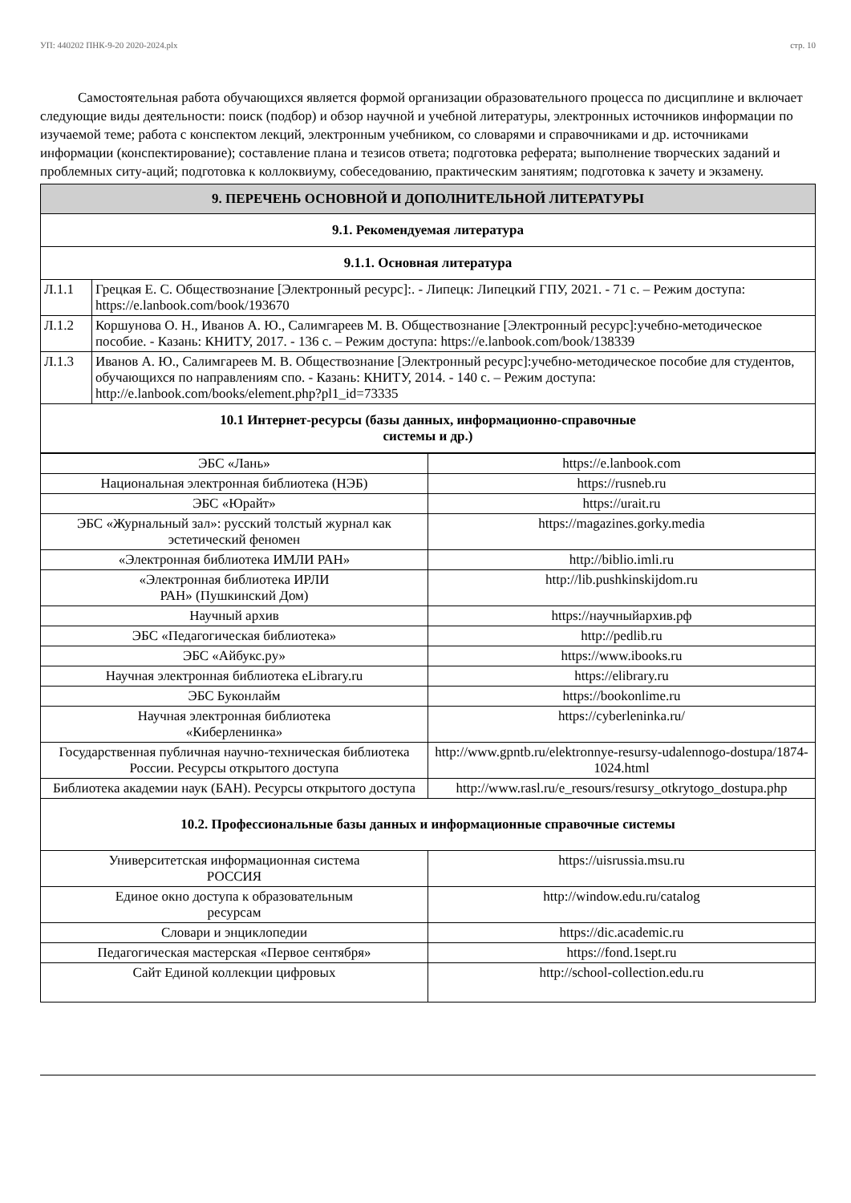УП: 440202 ПНК-9-20 2020-2024.plx стр. 10
Самостоятельная работа обучающихся является формой организации образовательного процесса по дисциплине и включает следующие виды деятельности: поиск (подбор) и обзор научной и учебной литературы, электронных источников информации по изучаемой теме; работа с конспектом лекций, электронным учебником, со словарями и справочниками и др. источниками информации (конспектирование); составление плана и тезисов ответа; подготовка реферата; выполнение творческих заданий и проблемных ситу-аций; подготовка к коллоквиуму, собеседованию, практическим занятиям; подготовка к зачету и экзамену.
| 9. ПЕРЕЧЕНЬ ОСНОВНОЙ И ДОПОЛНИТЕЛЬНОЙ ЛИТЕРАТУРЫ | |
| --- | --- |
| 9.1. Рекомендуемая литература | |
| 9.1.1. Основная литература | |
| Л.1.1 | Грецкая Е. С. Обществознание [Электронный ресурс]:. - Липецк: Липецкий ГПУ, 2021. - 71 с. – Режим доступа: https://e.lanbook.com/book/193670 |
| Л.1.2 | Коршунова О. Н., Иванов А. Ю., Салимгареев М. В. Обществознание [Электронный ресурс]:учебно-методическое пособие. - Казань: КНИТУ, 2017. - 136 с. – Режим доступа: https://e.lanbook.com/book/138339 |
| Л.1.3 | Иванов А. Ю., Салимгареев М. В. Обществознание [Электронный ресурс]:учебно-методическое пособие для студентов, обучающихся по направлениям спо. - Казань: КНИТУ, 2014. - 140 с. – Режим доступа: http://e.lanbook.com/books/element.php?pl1_id=73335 |
| 10.1 Интернет-ресурсы (базы данных, информационно-справочные системы и др.) | |
| ЭБС «Лань» | https://e.lanbook.com |
| Национальная электронная библиотека (НЭБ) | https://rusneb.ru |
| ЭБС «Юрайт» | https://urait.ru |
| ЭБС «Журнальный зал»: русский толстый журнал как эстетический феномен | https://magazines.gorky.media |
| «Электронная библиотека ИМЛИ РАН» | http://biblio.imli.ru |
| «Электронная библиотека ИРЛИ РАН» (Пушкинский Дом) | http://lib.pushkinskijdom.ru |
| Научный архив | https://научныйархив.рф |
| ЭБС «Педагогическая библиотека» | http://pedlib.ru |
| ЭБС «Айбукс.ру» | https://www.ibooks.ru |
| Научная электронная библиотека eLibrary.ru | https://elibrary.ru |
| ЭБС Буконлайм | https://bookonlime.ru |
| Научная электронная библиотека «Киберленинка» | https://cyberleninka.ru/ |
| Государственная публичная научно-техническая библиотека России. Ресурсы открытого доступа | http://www.gpntb.ru/elektronnye-resursy-udalennogo-dostupa/1874-1024.html |
| Библиотека академии наук (БАН). Ресурсы открытого доступа | http://www.rasl.ru/e_resours/resursy_otkrytogo_dostupa.php |
| 10.2. Профессиональные базы данных и информационные справочные системы | |
| Университетская информационная система РОССИЯ | https://uisrussia.msu.ru |
| Единое окно доступа к образовательным ресурсам | http://window.edu.ru/catalog |
| Словари и энциклопедии | https://dic.academic.ru |
| Педагогическая мастерская «Первое сентября» | https://fond.1sept.ru |
| Сайт Единой коллекции цифровых | http://school-collection.edu.ru |